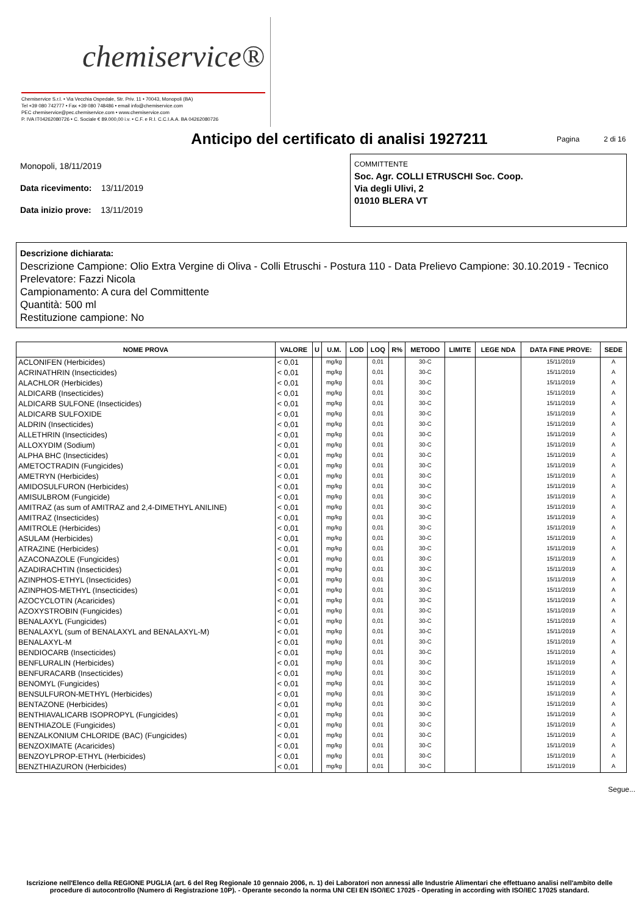chemiservice®
Chemiservice S.r.l. • Via Vecchia Ospedale, Str. Priv. 11 • 70043, Monopoli (BA)
Tel +39 080 742777 • Fax +39 080 748486 • email info@chemiservice.com
PEC chemiservice@pec.chemiservice.com • www.chemiservice.com
P. IVA IT04262080726 • C. Sociale € 89.000,00 i.v. • C.F. e R.I. C.C.I.A.A. BA 04262080726
Anticipo del certificato di analisi 1927211
Pagina 2 di 16
Monopoli, 18/11/2019
Data ricevimento: 13/11/2019
Data inizio prove: 13/11/2019
COMMITTENTE
Soc. Agr. COLLI ETRUSCHI Soc. Coop.
Via degli Ulivi, 2
01010 BLERA VT
Descrizione dichiarata:
Descrizione Campione: Olio Extra Vergine di Oliva - Colli Etruschi - Postura 110 - Data Prelievo Campione: 30.10.2019 - Tecnico Prelevatore: Fazzi Nicola
Campionamento: A cura del Committente
Quantità: 500 ml
Restituzione campione: No
| NOME PROVA | VALORE | U | U.M. | LOD | LOQ | R% | METODO | LIMITE | LEGE NDA | DATA FINE PROVE: | SEDE |
| --- | --- | --- | --- | --- | --- | --- | --- | --- | --- | --- | --- |
| ACLONIFEN (Herbicides) | < 0,01 | | mg/kg | | 0,01 | | 30-C | | | 15/11/2019 | A |
| ACRINATHRIN (Insecticides) | < 0,01 | | mg/kg | | 0,01 | | 30-C | | | 15/11/2019 | A |
| ALACHLOR (Herbicides) | < 0,01 | | mg/kg | | 0,01 | | 30-C | | | 15/11/2019 | A |
| ALDICARB (Insecticides) | < 0,01 | | mg/kg | | 0,01 | | 30-C | | | 15/11/2019 | A |
| ALDICARB SULFONE (Insecticides) | < 0,01 | | mg/kg | | 0,01 | | 30-C | | | 15/11/2019 | A |
| ALDICARB SULFOXIDE | < 0,01 | | mg/kg | | 0,01 | | 30-C | | | 15/11/2019 | A |
| ALDRIN (Insecticides) | < 0,01 | | mg/kg | | 0,01 | | 30-C | | | 15/11/2019 | A |
| ALLETHRIN (Insecticides) | < 0,01 | | mg/kg | | 0,01 | | 30-C | | | 15/11/2019 | A |
| ALLOXYDIM (Sodium) | < 0,01 | | mg/kg | | 0,01 | | 30-C | | | 15/11/2019 | A |
| ALPHA BHC (Insecticides) | < 0,01 | | mg/kg | | 0,01 | | 30-C | | | 15/11/2019 | A |
| AMETOCTRADIN (Fungicides) | < 0,01 | | mg/kg | | 0,01 | | 30-C | | | 15/11/2019 | A |
| AMETRYN (Herbicides) | < 0,01 | | mg/kg | | 0,01 | | 30-C | | | 15/11/2019 | A |
| AMIDOSULFURON (Herbicides) | < 0,01 | | mg/kg | | 0,01 | | 30-C | | | 15/11/2019 | A |
| AMISULBROM (Fungicide) | < 0,01 | | mg/kg | | 0,01 | | 30-C | | | 15/11/2019 | A |
| AMITRAZ (as sum of AMITRAZ and 2,4-DIMETHYL ANILINE) | < 0,01 | | mg/kg | | 0,01 | | 30-C | | | 15/11/2019 | A |
| AMITRAZ (Insecticides) | < 0,01 | | mg/kg | | 0,01 | | 30-C | | | 15/11/2019 | A |
| AMITROLE (Herbicides) | < 0,01 | | mg/kg | | 0,01 | | 30-C | | | 15/11/2019 | A |
| ASULAM (Herbicides) | < 0,01 | | mg/kg | | 0,01 | | 30-C | | | 15/11/2019 | A |
| ATRAZINE (Herbicides) | < 0,01 | | mg/kg | | 0,01 | | 30-C | | | 15/11/2019 | A |
| AZACONAZOLE (Fungicides) | < 0,01 | | mg/kg | | 0,01 | | 30-C | | | 15/11/2019 | A |
| AZADIRACHTIN (Insecticides) | < 0,01 | | mg/kg | | 0,01 | | 30-C | | | 15/11/2019 | A |
| AZINPHOS-ETHYL (Insecticides) | < 0,01 | | mg/kg | | 0,01 | | 30-C | | | 15/11/2019 | A |
| AZINPHOS-METHYL (Insecticides) | < 0,01 | | mg/kg | | 0,01 | | 30-C | | | 15/11/2019 | A |
| AZOCYCLOTIN (Acaricides) | < 0,01 | | mg/kg | | 0,01 | | 30-C | | | 15/11/2019 | A |
| AZOXYSTROBIN (Fungicides) | < 0,01 | | mg/kg | | 0,01 | | 30-C | | | 15/11/2019 | A |
| BENALAXYL (Fungicides) | < 0,01 | | mg/kg | | 0,01 | | 30-C | | | 15/11/2019 | A |
| BENALAXYL (sum of BENALAXYL and BENALAXYL-M) | < 0,01 | | mg/kg | | 0,01 | | 30-C | | | 15/11/2019 | A |
| BENALAXYL-M | < 0,01 | | mg/kg | | 0,01 | | 30-C | | | 15/11/2019 | A |
| BENDIOCARB (Insecticides) | < 0,01 | | mg/kg | | 0,01 | | 30-C | | | 15/11/2019 | A |
| BENFLURALIN (Herbicides) | < 0,01 | | mg/kg | | 0,01 | | 30-C | | | 15/11/2019 | A |
| BENFURACARB (Insecticides) | < 0,01 | | mg/kg | | 0,01 | | 30-C | | | 15/11/2019 | A |
| BENOMYL (Fungicides) | < 0,01 | | mg/kg | | 0,01 | | 30-C | | | 15/11/2019 | A |
| BENSULFURON-METHYL (Herbicides) | < 0,01 | | mg/kg | | 0,01 | | 30-C | | | 15/11/2019 | A |
| BENTAZONE (Herbicides) | < 0,01 | | mg/kg | | 0,01 | | 30-C | | | 15/11/2019 | A |
| BENTHIAVALICARB ISOPROPYL (Fungicides) | < 0,01 | | mg/kg | | 0,01 | | 30-C | | | 15/11/2019 | A |
| BENTHIAZOLE (Fungicides) | < 0,01 | | mg/kg | | 0,01 | | 30-C | | | 15/11/2019 | A |
| BENZALKONIUM CHLORIDE (BAC) (Fungicides) | < 0,01 | | mg/kg | | 0,01 | | 30-C | | | 15/11/2019 | A |
| BENZOXIMATE (Acaricides) | < 0,01 | | mg/kg | | 0,01 | | 30-C | | | 15/11/2019 | A |
| BENZOYLPROP-ETHYL (Herbicides) | < 0,01 | | mg/kg | | 0,01 | | 30-C | | | 15/11/2019 | A |
| BENZTHIAZURON (Herbicides) | < 0,01 | | mg/kg | | 0,01 | | 30-C | | | 15/11/2019 | A |
Segue...
Iscrizione nell'Elenco della REGIONE PUGLIA (art. 6 del Reg Regionale 10 gennaio 2006, n. 1) dei Laboratori non annessi alle Industrie Alimentari che effettuano analisi nell'ambito delle procedure di autocontrollo (Numero di Registrazione 10P). - Operante secondo la norma UNI CEI EN ISO/IEC 17025 - Operating in according with ISO/IEC 17025 standard.